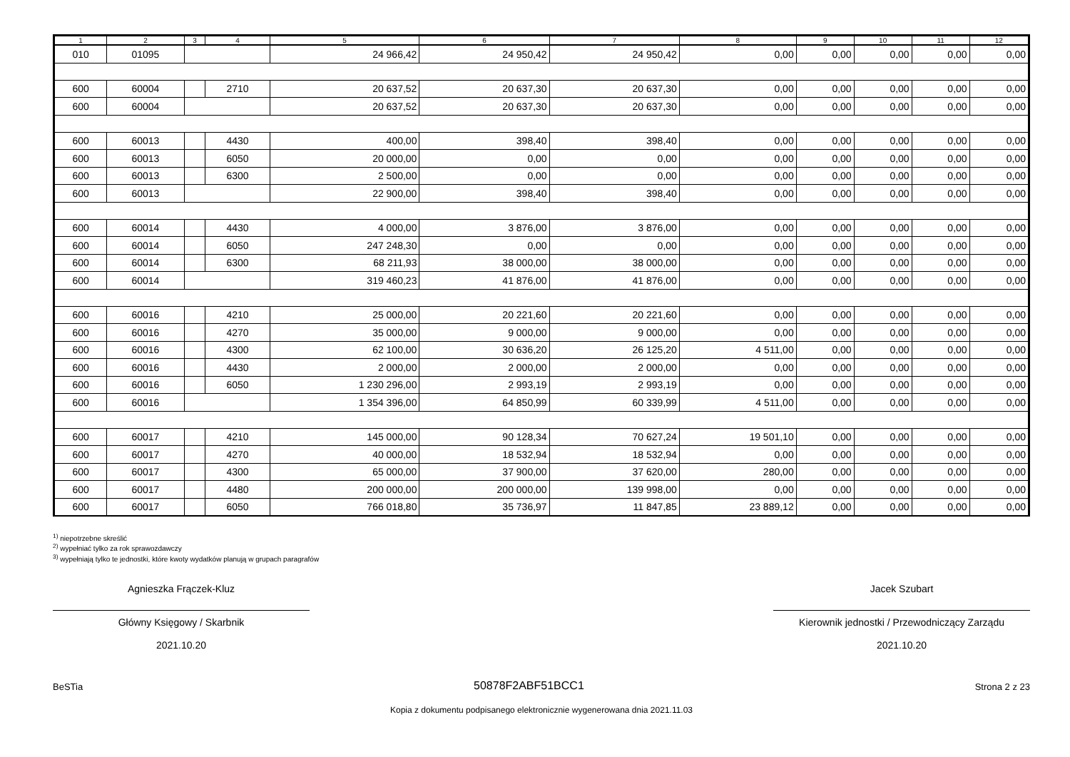| 1 | 2 | 3 | 4 | 5 | 6 | 7 | 8 | 9 | 10 | 11 | 12 |
| --- | --- | --- | --- | --- | --- | --- | --- | --- | --- | --- | --- |
| 010 | 01095 | | | 24 966,42 | 24 950,42 | 24 950,42 | 0,00 | 0,00 | 0,00 | 0,00 | 0,00 |
| 600 | 60004 | | 2710 | 20 637,52 | 20 637,30 | 20 637,30 | 0,00 | 0,00 | 0,00 | 0,00 | 0,00 |
| 600 | 60004 | | | 20 637,52 | 20 637,30 | 20 637,30 | 0,00 | 0,00 | 0,00 | 0,00 | 0,00 |
| 600 | 60013 | | 4430 | 400,00 | 398,40 | 398,40 | 0,00 | 0,00 | 0,00 | 0,00 | 0,00 |
| 600 | 60013 | | 6050 | 20 000,00 | 0,00 | 0,00 | 0,00 | 0,00 | 0,00 | 0,00 | 0,00 |
| 600 | 60013 | | 6300 | 2 500,00 | 0,00 | 0,00 | 0,00 | 0,00 | 0,00 | 0,00 | 0,00 |
| 600 | 60013 | | | 22 900,00 | 398,40 | 398,40 | 0,00 | 0,00 | 0,00 | 0,00 | 0,00 |
| 600 | 60014 | | 4430 | 4 000,00 | 3 876,00 | 3 876,00 | 0,00 | 0,00 | 0,00 | 0,00 | 0,00 |
| 600 | 60014 | | 6050 | 247 248,30 | 0,00 | 0,00 | 0,00 | 0,00 | 0,00 | 0,00 | 0,00 |
| 600 | 60014 | | 6300 | 68 211,93 | 38 000,00 | 38 000,00 | 0,00 | 0,00 | 0,00 | 0,00 | 0,00 |
| 600 | 60014 | | | 319 460,23 | 41 876,00 | 41 876,00 | 0,00 | 0,00 | 0,00 | 0,00 | 0,00 |
| 600 | 60016 | | 4210 | 25 000,00 | 20 221,60 | 20 221,60 | 0,00 | 0,00 | 0,00 | 0,00 | 0,00 |
| 600 | 60016 | | 4270 | 35 000,00 | 9 000,00 | 9 000,00 | 0,00 | 0,00 | 0,00 | 0,00 | 0,00 |
| 600 | 60016 | | 4300 | 62 100,00 | 30 636,20 | 26 125,20 | 4 511,00 | 0,00 | 0,00 | 0,00 | 0,00 |
| 600 | 60016 | | 4430 | 2 000,00 | 2 000,00 | 2 000,00 | 0,00 | 0,00 | 0,00 | 0,00 | 0,00 |
| 600 | 60016 | | 6050 | 1 230 296,00 | 2 993,19 | 2 993,19 | 0,00 | 0,00 | 0,00 | 0,00 | 0,00 |
| 600 | 60016 | | | 1 354 396,00 | 64 850,99 | 60 339,99 | 4 511,00 | 0,00 | 0,00 | 0,00 | 0,00 |
| 600 | 60017 | | 4210 | 145 000,00 | 90 128,34 | 70 627,24 | 19 501,10 | 0,00 | 0,00 | 0,00 | 0,00 |
| 600 | 60017 | | 4270 | 40 000,00 | 18 532,94 | 18 532,94 | 0,00 | 0,00 | 0,00 | 0,00 | 0,00 |
| 600 | 60017 | | 4300 | 65 000,00 | 37 900,00 | 37 620,00 | 280,00 | 0,00 | 0,00 | 0,00 | 0,00 |
| 600 | 60017 | | 4480 | 200 000,00 | 200 000,00 | 139 998,00 | 0,00 | 0,00 | 0,00 | 0,00 | 0,00 |
| 600 | 60017 | | 6050 | 766 018,80 | 35 736,97 | 11 847,85 | 23 889,12 | 0,00 | 0,00 | 0,00 | 0,00 |
<sup>1)</sup> niepotrzebne skreślić
<sup>2)</sup> wypełniać tylko za rok sprawozdawczy
<sup>3)</sup> wypełniają tylko te jednostki, które kwoty wydatków planują w grupach paragrafów
Agnieszka Frączek-Kluz
Główny Księgowy / Skarbnik
2021.10.20
Jacek Szubart
Kierownik jednostki / Przewodniczący Zarządu
2021.10.20
BeSTia 50878F2ABF51BCC1 Strona 2 z 23
Kopia z dokumentu podpisanego elektronicznie wygenerowana dnia 2021.11.03